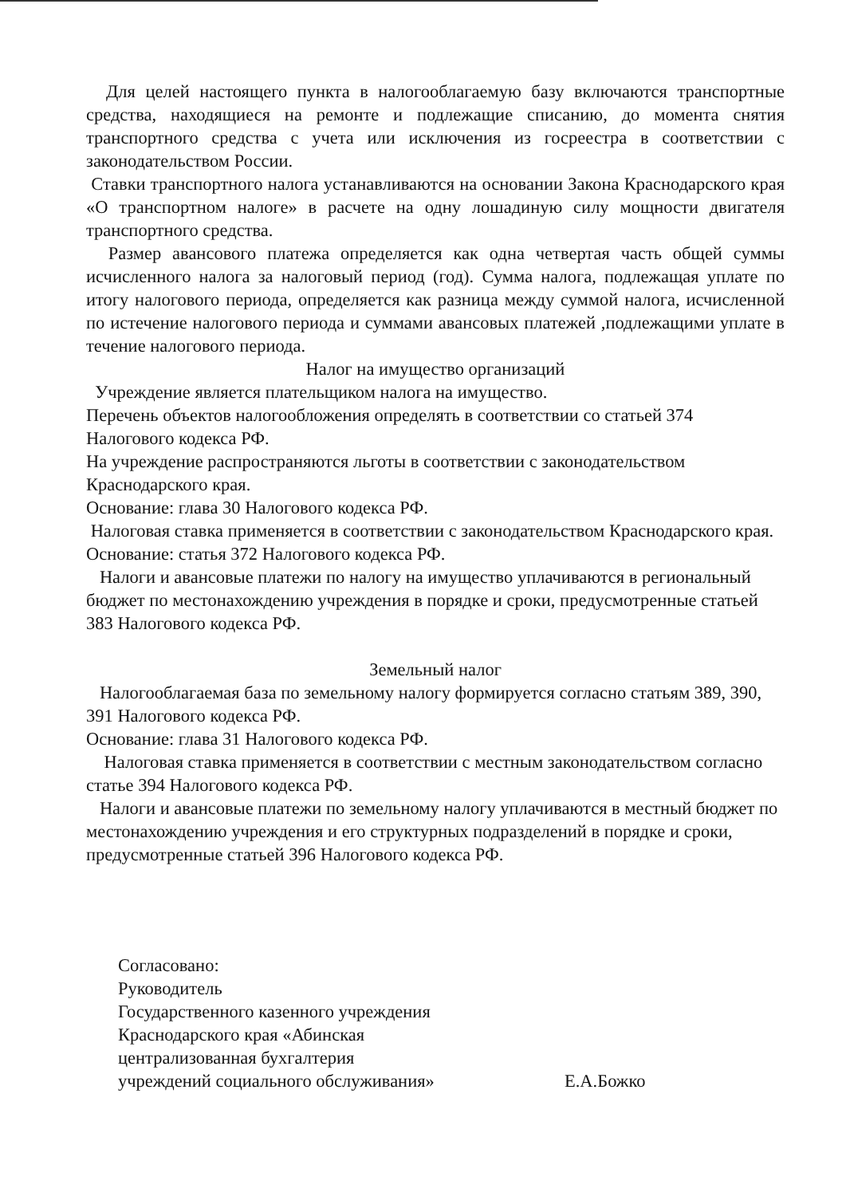Для целей настоящего пункта в налогооблагаемую базу включаются транспортные средства, находящиеся на ремонте и подлежащие списанию, до момента снятия транспортного средства с учета или исключения из госреестра в соответствии с законодательством России.
Ставки транспортного налога устанавливаются на основании Закона Краснодарского края «О транспортном налоге» в расчете на одну лошадиную силу мощности двигателя транспортного средства.
Размер авансового платежа определяется как одна четвертая часть общей суммы исчисленного налога за налоговый период (год). Сумма налога, подлежащая уплате по итогу налогового периода, определяется как разница между суммой налога, исчисленной по истечение налогового периода и суммами авансовых платежей ,подлежащими уплате в течение налогового периода.
Налог на имущество организаций
Учреждение является плательщиком налога на имущество.
Перечень объектов налогообложения определять в соответствии со статьей 374 Налогового кодекса РФ.
На учреждение распространяются льготы в соответствии с законодательством Краснодарского края.
Основание: глава 30 Налогового кодекса РФ.
Налоговая ставка применяется в соответствии с законодательством Краснодарского края.
Основание: статья 372 Налогового кодекса РФ.
Налоги и авансовые платежи по налогу на имущество уплачиваются в региональный бюджет по местонахождению учреждения в порядке и сроки, предусмотренные статьей 383 Налогового кодекса РФ.
Земельный налог
Налогооблагаемая база по земельному налогу формируется согласно статьям 389, 390, 391 Налогового кодекса РФ.
Основание: глава 31 Налогового кодекса РФ.
Налоговая ставка применяется в соответствии с местным законодательством согласно
статье 394 Налогового кодекса РФ.
Налоги и авансовые платежи по земельному налогу уплачиваются в местный бюджет по местонахождению учреждения и его структурных подразделений в порядке и сроки, предусмотренные статьей 396 Налогового кодекса РФ.
Согласовано:
Руководитель
Государственного казенного учреждения
Краснодарского края «Абинская централизованная бухгалтерия
учреждений социального обслуживания»
Е.А.Божко